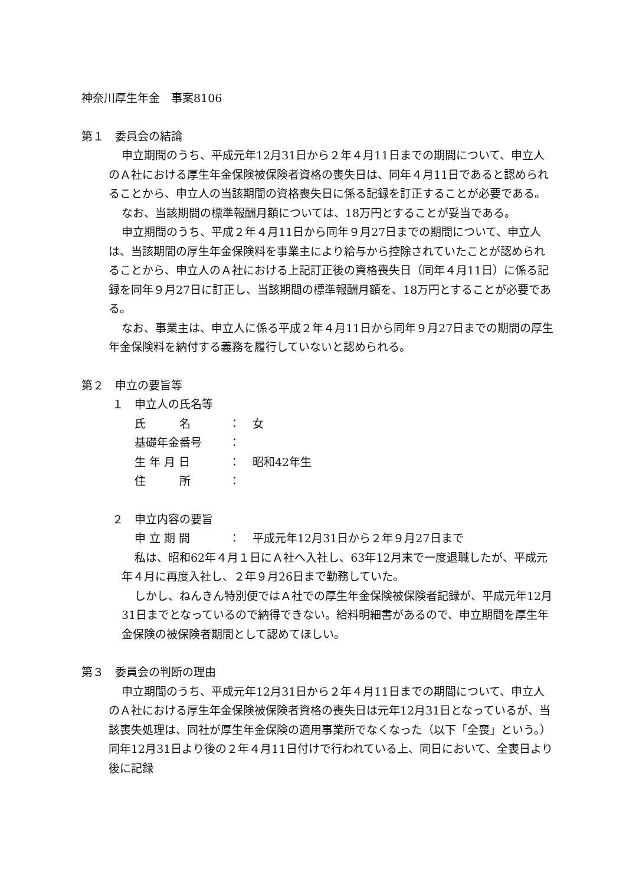神奈川厚生年金　事案8106
第１　委員会の結論
申立期間のうち、平成元年12月31日から２年４月11日までの期間について、申立人のＡ社における厚生年金保険被保険者資格の喪失日は、同年４月11日であると認められることから、申立人の当該期間の資格喪失日に係る記録を訂正することが必要である。
なお、当該期間の標準報酬月額については、18万円とすることが妥当である。
申立期間のうち、平成２年４月11日から同年９月27日までの期間について、申立人は、当該期間の厚生年金保険料を事業主により給与から控除されていたことが認められることから、申立人のＡ社における上記訂正後の資格喪失日（同年４月11日）に係る記録を同年９月27日に訂正し、当該期間の標準報酬月額を、18万円とすることが必要である。
なお、事業主は、申立人に係る平成２年４月11日から同年９月27日までの期間の厚生年金保険料を納付する義務を履行していないと認められる。
第２　申立の要旨等
１　申立人の氏名等
| 氏 名 | ： | 女 |
| 基礎年金番号 | ： | |
| 生 年 月 日 | ： | 昭和42年生 |
| 住 所 | ： | |
２　申立内容の要旨
| 申 立 期 間 | ： | 平成元年12月31日から２年９月27日まで |
私は、昭和62年４月１日にＡ社へ入社し、63年12月末で一度退職したが、平成元年４月に再度入社し、２年９月26日まで勤務していた。
しかし、ねんきん特別便ではＡ社での厚生年金保険被保険者記録が、平成元年12月31日までとなっているので納得できない。給料明細書があるので、申立期間を厚生年金保険の被保険者期間として認めてほしい。
第３　委員会の判断の理由
申立期間のうち、平成元年12月31日から２年４月11日までの期間について、申立人のＡ社における厚生年金保険被保険者資格の喪失日は元年12月31日となっているが、当該喪失処理は、同社が厚生年金保険の適用事業所でなくなった（以下「全喪」という。）同年12月31日より後の２年４月11日付けで行われている上、同日において、全喪日より後に記録